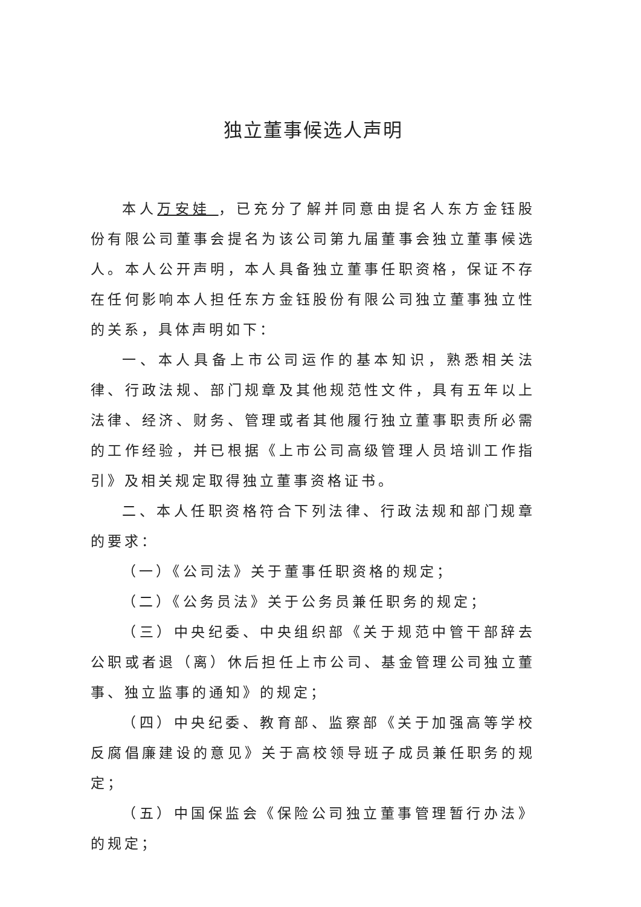独立董事候选人声明
本人万安娃 ，已充分了解并同意由提名人东方金钰股份有限公司董事会提名为该公司第九届董事会独立董事候选人。本人公开声明，本人具备独立董事任职资格，保证不存在任何影响本人担任东方金钰股份有限公司独立董事独立性的关系，具体声明如下：
一、本人具备上市公司运作的基本知识，熟悉相关法律、行政法规、部门规章及其他规范性文件，具有五年以上法律、经济、财务、管理或者其他履行独立董事职责所必需的工作经验，并已根据《上市公司高级管理人员培训工作指引》及相关规定取得独立董事资格证书。
二、本人任职资格符合下列法律、行政法规和部门规章的要求：
（一）《公司法》关于董事任职资格的规定；
（二）《公务员法》关于公务员兼任职务的规定；
（三）中央纪委、中央组织部《关于规范中管干部辞去公职或者退（离）休后担任上市公司、基金管理公司独立董事、独立监事的通知》的规定；
（四）中央纪委、教育部、监察部《关于加强高等学校反腐倡廉建设的意见》关于高校领导班子成员兼任职务的规定；
（五）中国保监会《保险公司独立董事管理暂行办法》的规定；